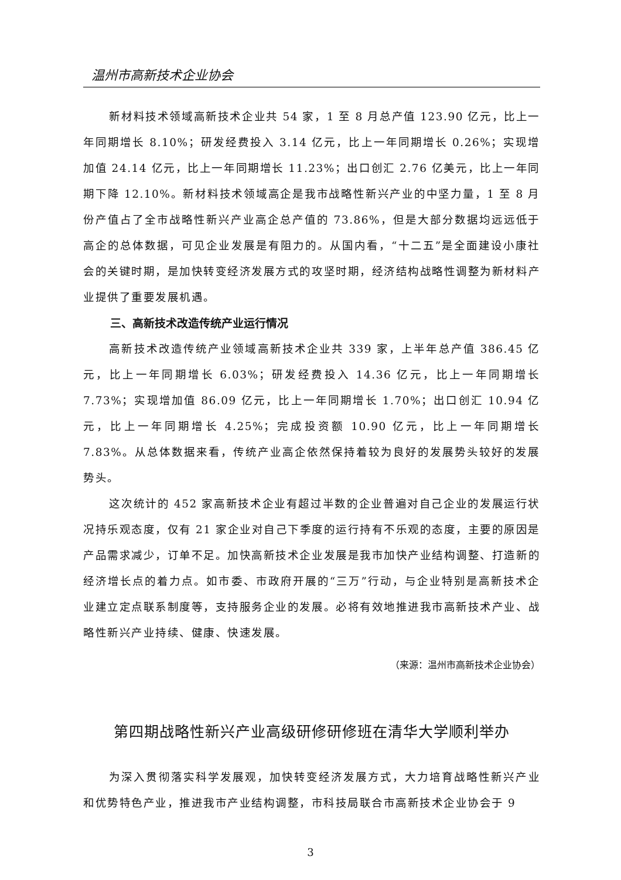温州市高新技术企业协会
新材料技术领域高新技术企业共 54 家，1 至 8 月总产值 123.90 亿元，比上一年同期增长 8.10%；研发经费投入 3.14 亿元，比上一年同期增长 0.26%；实现增加值 24.14 亿元，比上一年同期增长 11.23%；出口创汇 2.76 亿美元，比上一年同期下降 12.10%。新材料技术领域高企是我市战略性新兴产业的中坚力量，1 至 8 月份产值占了全市战略性新兴产业高企总产值的 73.86%，但是大部分数据均远远低于高企的总体数据，可见企业发展是有阻力的。从国内看，“十二五”是全面建设小康社会的关键时期，是加快转变经济发展方式的攻坚时期，经济结构战略性调整为新材料产业提供了重要发展机遇。
三、高新技术改造传统产业运行情况
高新技术改造传统产业领域高新技术企业共 339 家，上半年总产值 386.45 亿元，比上一年同期增长 6.03%；研发经费投入 14.36 亿元，比上一年同期增长 7.73%；实现增加值 86.09 亿元，比上一年同期增长 1.70%；出口创汇 10.94 亿元，比上一年同期增长 4.25%；完成投资额 10.90 亿元，比上一年同期增长 7.83%。从总体数据来看，传统产业高企依然保持着较为良好的发展势头较好的发展势头。
这次统计的 452 家高新技术企业有超过半数的企业普遍对自己企业的发展运行状况持乐观态度，仅有 21 家企业对自己下季度的运行持有不乐观的态度，主要的原因是产品需求减少，订单不足。加快高新技术企业发展是我市加快产业结构调整、打造新的经济增长点的着力点。如市委、市政府开展的“三万”行动，与企业特别是高新技术企业建立定点联系制度等，支持服务企业的发展。必将有效地推进我市高新技术产业、战略性新兴产业持续、健康、快速发展。
（来源：温州市高新技术企业协会）
第四期战略性新兴产业高级研修研修班在清华大学顺利举办
为深入贯彻落实科学发展观，加快转变经济发展方式，大力培育战略性新兴产业和优势特色产业，推进我市产业结构调整，市科技局联合市高新技术企业协会于 9
3